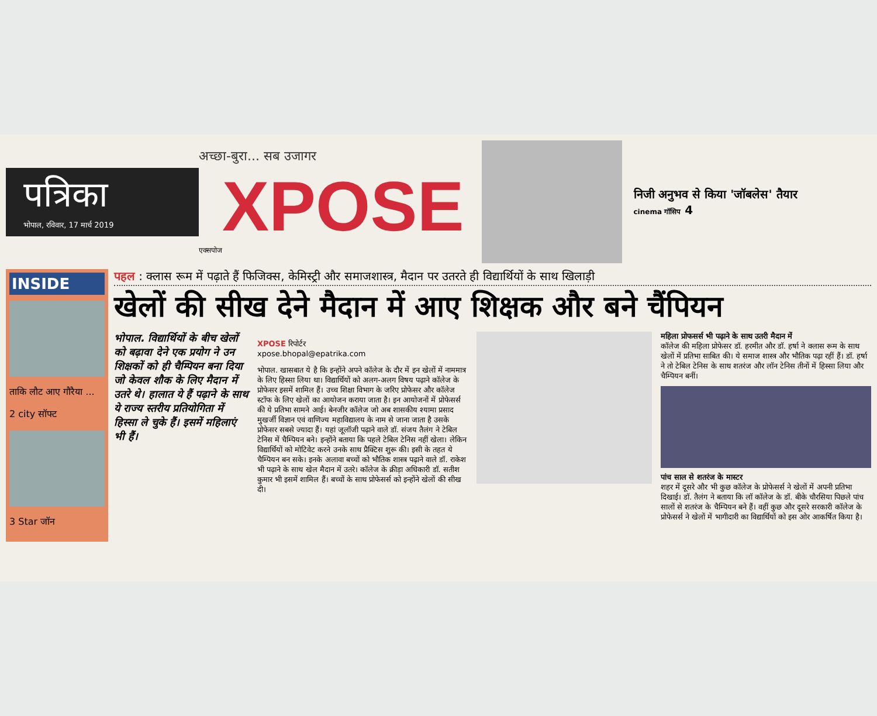पत्रिका
भोपाल, रविवार, 17 मार्च 2019
अच्छा-बुरा... सब उजागर
XPOSE
एक्सपोज
निजी अनुभव से किया 'जॉबलेस' तैयार
cinema गॉसिप 4
INSIDE
ताकि लौट आए गौरैया ...
2 city सॉफ्ट
3 Star जॉन
पहल : क्लास रूम में पढ़ाते हैं फिजिक्स, केमिस्ट्री और समाजशास्त्र, मैदान पर उतरते ही विद्यार्थियों के साथ खिलाड़ी
खेलों की सीख देने मैदान में आए शिक्षक और बने चैंपियन
भोपाल. विद्यार्थियों के बीच खेलों को बढ़ावा देने एक प्रयोग ने उन शिक्षकों को ही चैम्पियन बना दिया जो केवल शौक के लिए मैदान में उतरे थे। हालात ये हैं पढ़ाने के साथ ये राज्य स्तरीय प्रतियोगिता में हिस्सा ले चुके हैं। इसमें महिलाएं भी हैं।
XPOSE रिपोर्टर
xpose.bhopal@epatrika.com
भोपाल. खासबात ये है कि इन्होंने अपने कॉलेज के दौर में इन खेलों में नाममात्र के लिए हिस्सा लिया था। विद्यार्थियों को अलग-अलग विषय पढ़ाने कॉलेज के प्रोफेसर इसमें शामिल हैं। उच्च शिक्षा विभाग के जरिए प्रोफेसर और कॉलेज स्टॉफ के लिए खेलों का आयोजन कराया जाता है। इन आयोजनों में प्रोफेसर्स की ये प्रतिभा सामने आई। बेनजीर कॉलेज जो अब शासकीय श्यामा प्रसाद मुखर्जी विज्ञान एवं वाणिज्य महाविद्यालय के नाम से जाना जाता है उसके प्रोफेसर सबसे ज्यादा हैं। यहां जूलॉजी पढ़ाने वाले डॉ. संजय तैलंग ने टेबिल टेनिस में चैम्पियन बने। इन्होंने बताया कि पहले टेबिल टेनिस नहीं खेला। लेकिन विद्यार्थियों को मोटिवेट करने उनके साथ प्रैक्टिस शुरू की। इसी के तहत ये चैम्पियन बन सके। इनके अलावा बच्चों को भौतिक शास्त्र पढ़ाने वाले डॉ. राकेश भी पढ़ाने के साथ खेल मैदान में उतरे। कॉलेज के क्रीड़ा अधिकारी डॉ. सतीश कुमार भी इसमें शामिल हैं। बच्चों के साथ प्रोफेसर्स को इन्होंने खेलों की सीख दी।
महिला प्रोफसर्स भी पढ़ाने के साथ उतरी मैदान में
कॉलेज की महिला प्रोफेसर डॉ. हरमीत और डॉ. हर्षा ने क्लास रूम के साथ खेलों में प्रतिभा साबित की। ये समाज शास्त्र और भौतिक पढ़ा रहीं हैं। डॉ. हर्षा ने तो टेबिल टेनिस के साथ शतरंज और लॉन टेनिस तीनों में हिस्सा लिया और चैम्पियन बनीं।
पांच साल से शतरंज के मास्टर
शहर में दूसरे और भी कुछ कॉलेज के प्रोफेसर्स ने खेलों में अपनी प्रतिभा दिखाई। डॉ. तैलंग ने बताया कि लॉ कॉलेज के डॉ. बीके चौरसिया पिछले पांच सालों से शतरंज के चैम्पियन बने हैं। वहीं कुछ और दूसरे सरकारी कॉलेज के प्रोफेसर्स ने खेलों में भागीदारी का विद्यार्थियों को इस ओर आकर्षित किया है।